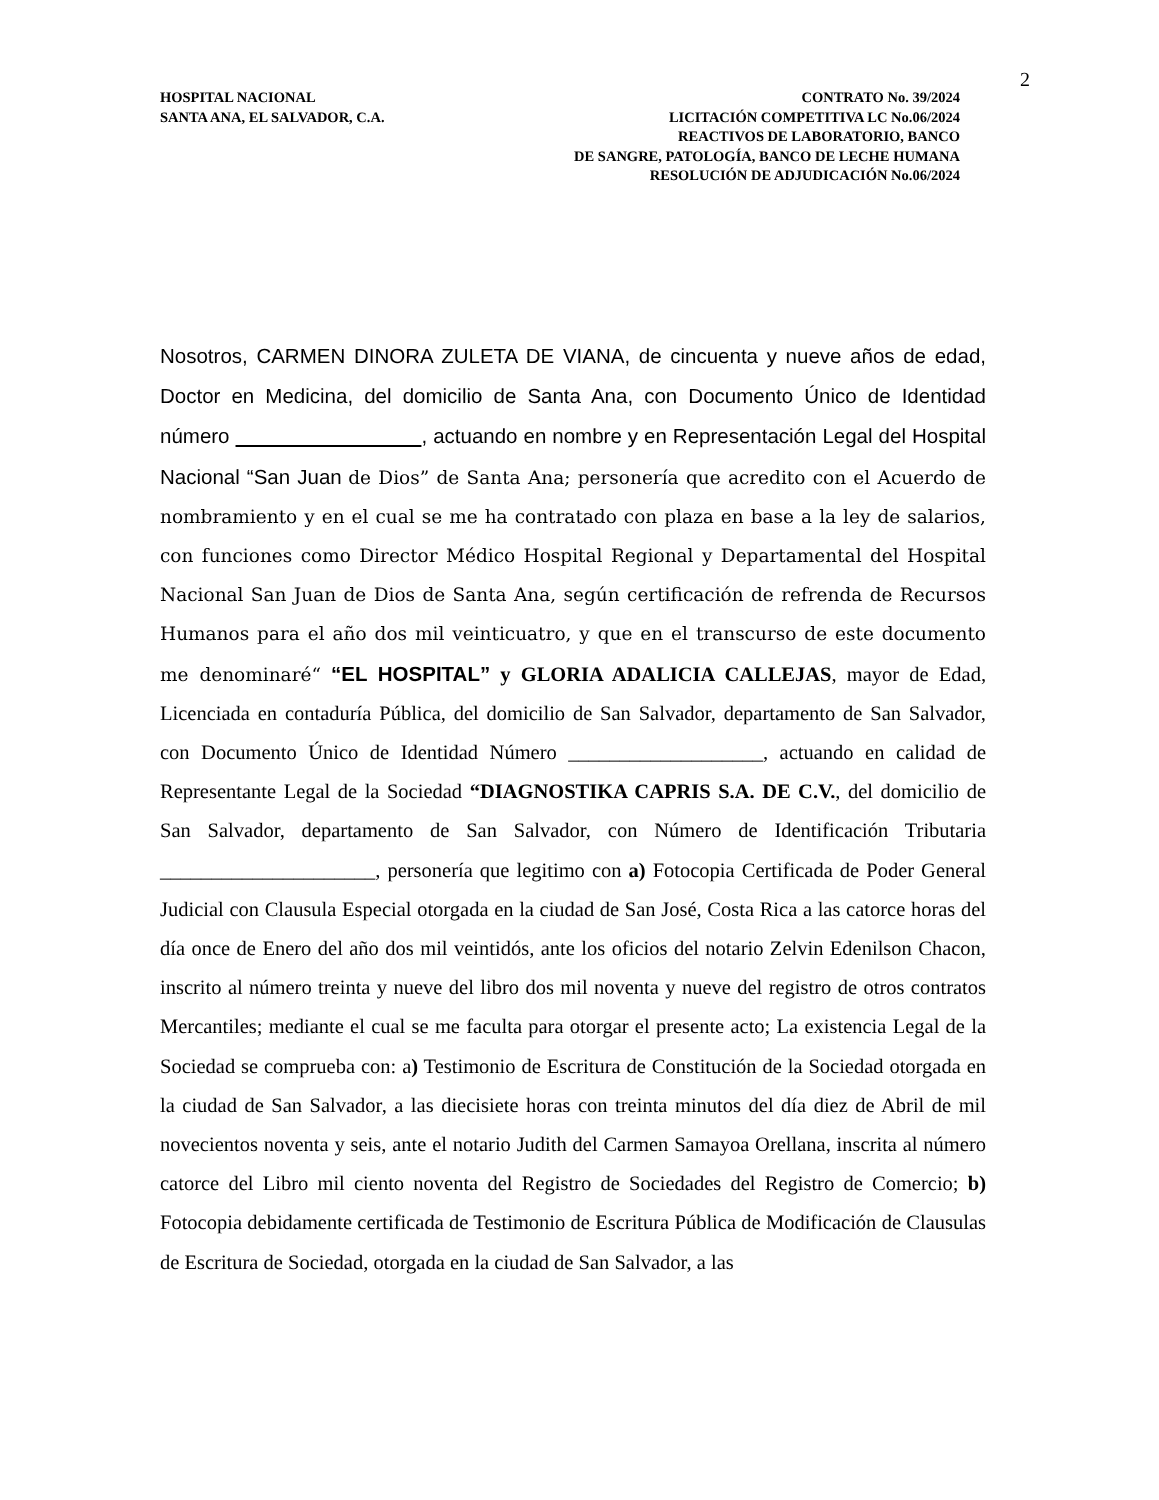2
HOSPITAL NACIONAL
SANTA ANA, EL SALVADOR, C.A.
CONTRATO No. 39/2024
LICITACIÓN COMPETITIVA LC No.06/2024
REACTIVOS DE LABORATORIO, BANCO
DE SANGRE, PATOLOGÍA, BANCO DE LECHE HUMANA
RESOLUCIÓN DE ADJUDICACIÓN No.06/2024
Nosotros, CARMEN DINORA ZULETA DE VIANA, de cincuenta y nueve años de edad, Doctor en Medicina, del domicilio de Santa Ana, con Documento Único de Identidad número , actuando en nombre y en Representación Legal del Hospital Nacional “San Juan de Dios” de Santa Ana; personería que acredito con el Acuerdo de nombramiento y en el cual se me ha contratado con plaza en base a la ley de salarios, con funciones como Director Médico Hospital Regional y Departamental del Hospital Nacional San Juan de Dios de Santa Ana, según certificación de refrenda de Recursos Humanos para el año dos mil veinticuatro, y que en el transcurso de este documento me denominaré“ “EL HOSPITAL” y GLORIA ADALICIA CALLEJAS, mayor de Edad, Licenciada en contaduría Pública, del domicilio de San Salvador, departamento de San Salvador, con Documento Único de Identidad Número ___________________, actuando en calidad de Representante Legal de la Sociedad “DIAGNOSTIKA CAPRIS S.A. DE C.V., del domicilio de San Salvador, departamento de San Salvador, con Número de Identificación Tributaria _____________________, personería que legitimo con a) Fotocopia Certificada de Poder General Judicial con Clausula Especial otorgada en la ciudad de San José, Costa Rica a las catorce horas del día once de Enero del año dos mil veintidós, ante los oficios del notario Zelvin Edenilson Chacon, inscrito al número treinta y nueve del libro dos mil noventa y nueve del registro de otros contratos Mercantiles; mediante el cual se me faculta para otorgar el presente acto; La existencia Legal de la Sociedad se comprueba con: a) Testimonio de Escritura de Constitución de la Sociedad otorgada en la ciudad de San Salvador, a las diecisiete horas con treinta minutos del día diez de Abril de mil novecientos noventa y seis, ante el notario Judith del Carmen Samayoa Orellana, inscrita al número catorce del Libro mil ciento noventa del Registro de Sociedades del Registro de Comercio; b) Fotocopia debidamente certificada de Testimonio de Escritura Pública de Modificación de Clausulas de Escritura de Sociedad, otorgada en la ciudad de San Salvador, a las